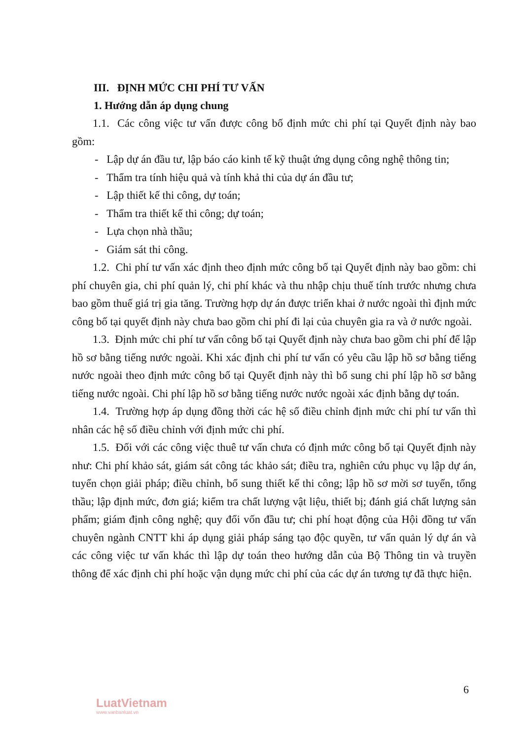III. ĐỊNH MỨC CHI PHÍ TƯ VẤN
1. Hướng dẫn áp dụng chung
1.1. Các công việc tư vấn được công bố định mức chi phí tại Quyết định này bao gồm:
- Lập dự án đầu tư, lập báo cáo kinh tế kỹ thuật ứng dụng công nghệ thông tin;
- Thẩm tra tính hiệu quả và tính khả thi của dự án đầu tư;
- Lập thiết kế thi công, dự toán;
- Thẩm tra thiết kế thi công; dự toán;
- Lựa chọn nhà thầu;
- Giám sát thi công.
1.2. Chi phí tư vấn xác định theo định mức công bố tại Quyết định này bao gồm: chi phí chuyên gia, chi phí quản lý, chi phí khác và thu nhập chịu thuế tính trước nhưng chưa bao gồm thuế giá trị gia tăng. Trường hợp dự án được triển khai ở nước ngoài thì định mức công bố tại quyết định này chưa bao gồm chi phí đi lại của chuyên gia ra và ở nước ngoài.
1.3. Định mức chi phí tư vấn công bố tại Quyết định này chưa bao gồm chi phí để lập hồ sơ bằng tiếng nước ngoài. Khi xác định chi phí tư vấn có yêu cầu lập hồ sơ bằng tiếng nước ngoài theo định mức công bố tại Quyết định này thì bổ sung chi phí lập hồ sơ bằng tiếng nước ngoài. Chi phí lập hồ sơ bằng tiếng nước nước ngoài xác định bằng dự toán.
1.4. Trường hợp áp dụng đồng thời các hệ số điều chỉnh định mức chi phí tư vấn thì nhân các hệ số điều chỉnh với định mức chi phí.
1.5. Đối với các công việc thuê tư vấn chưa có định mức công bố tại Quyết định này như: Chi phí khảo sát, giám sát công tác khảo sát; điều tra, nghiên cứu phục vụ lập dự án, tuyển chọn giải pháp; điều chỉnh, bổ sung thiết kế thi công; lập hồ sơ mời sơ tuyển, tổng thầu; lập định mức, đơn giá; kiểm tra chất lượng vật liệu, thiết bị; đánh giá chất lượng sản phẩm; giám định công nghệ; quy đổi vốn đầu tư; chi phí hoạt động của Hội đồng tư vấn chuyên ngành CNTT khi áp dụng giải pháp sáng tạo độc quyền, tư vấn quản lý dự án và các công việc tư vấn khác thì lập dự toán theo hướng dẫn của Bộ Thông tin và truyền thông để xác định chi phí hoặc vận dụng mức chi phí của các dự án tương tự đã thực hiện.
6
LuatVietnam
www.vanbanluat.vn